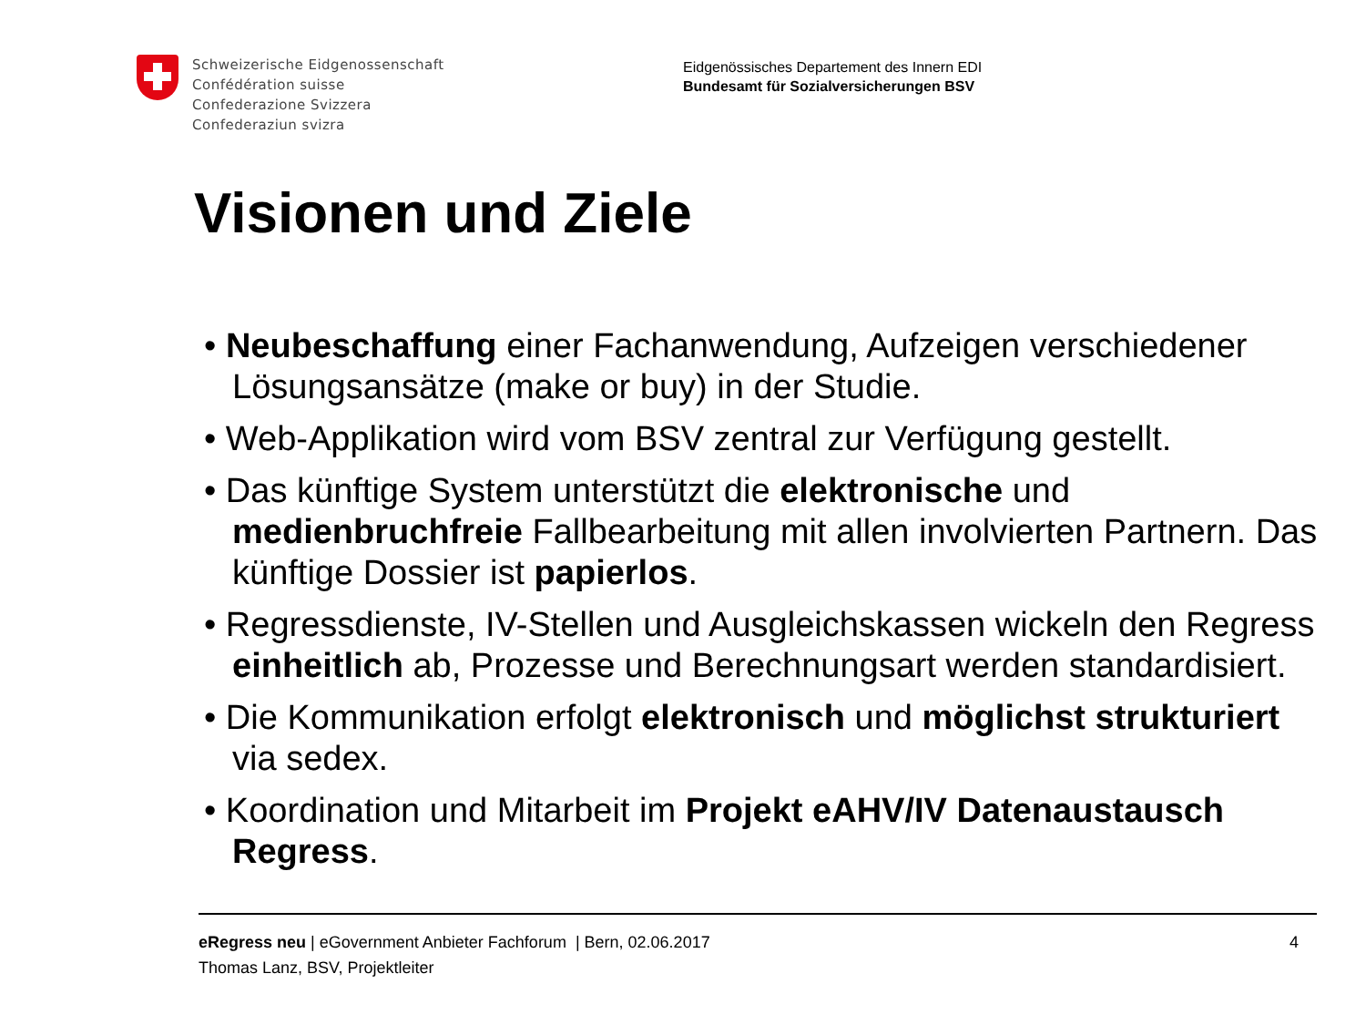Schweizerische Eidgenossenschaft
Confédération suisse
Confederazione Svizzera
Confederaziun svizra
Eidgenössisches Departement des Innern EDI
Bundesamt für Sozialversicherungen BSV
Visionen und Ziele
• Neubeschaffung einer Fachanwendung, Aufzeigen verschiedener Lösungsansätze (make or buy) in der Studie.
• Web-Applikation wird vom BSV zentral zur Verfügung gestellt.
• Das künftige System unterstützt die elektronische und medienbruchfreie Fallbearbeitung mit allen involvierten Partnern. Das künftige Dossier ist papierlos.
• Regressdienste, IV-Stellen und Ausgleichskassen wickeln den Regress einheitlich ab, Prozesse und Berechnungsart werden standardisiert.
• Die Kommunikation erfolgt elektronisch und möglichst strukturiert via sedex.
• Koordination und Mitarbeit im Projekt eAHV/IV Datenaustausch Regress.
4 eRegress neu | eGovernment Anbieter Fachforum | Bern, 02.06.2017
Thomas Lanz, BSV, Projektleiter